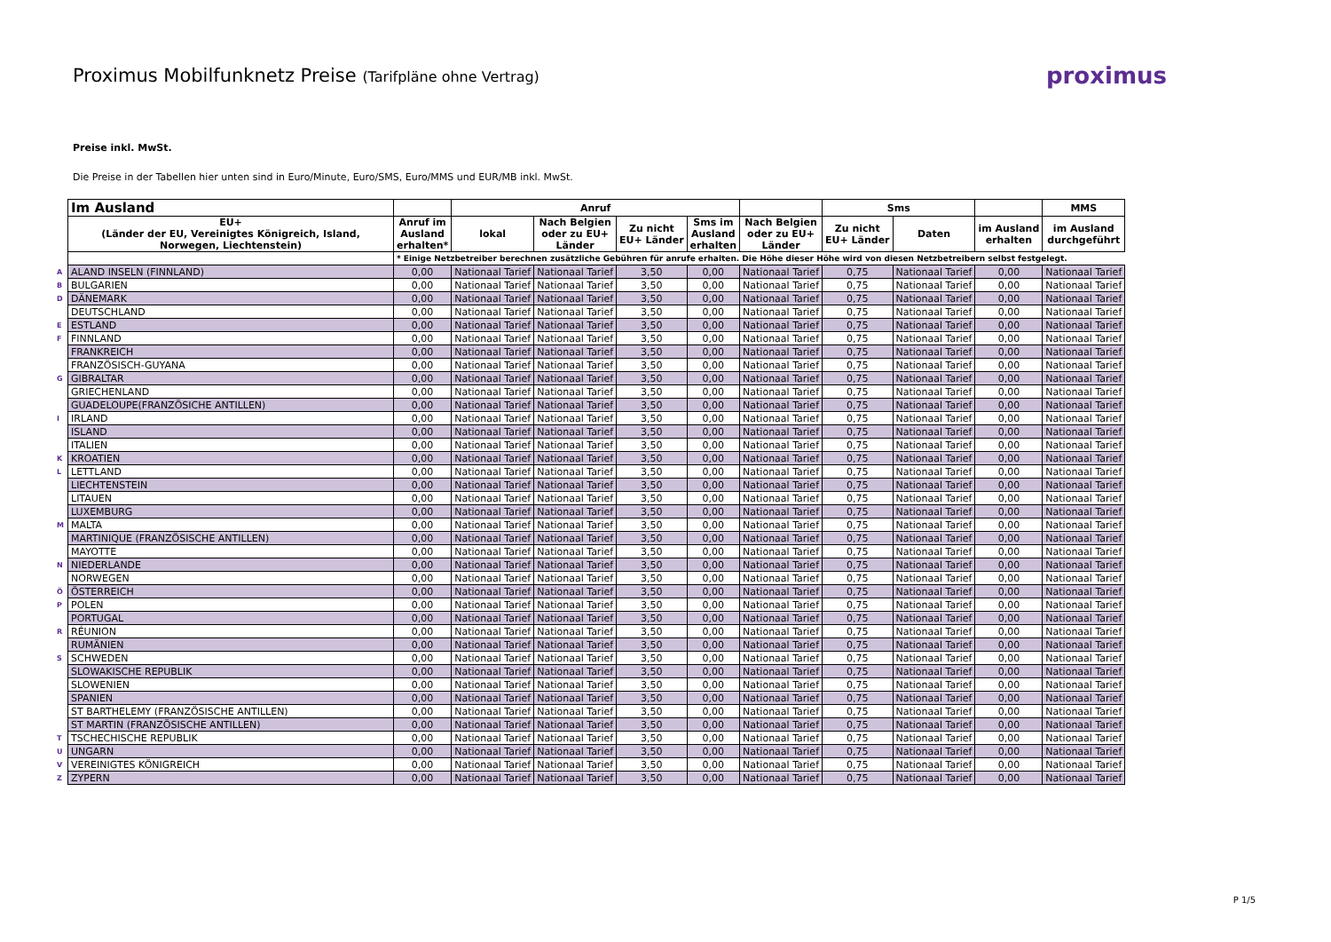Proximus Mobilfunknetz Preise (Tarifpläne ohne Vertrag)
proximus
Preise inkl. MwSt.
Die Preise in der Tabellen hier unten sind in Euro/Minute, Euro/SMS, Euro/MMS und EUR/MB inkl. MwSt.
| | Im Ausland | | Anruf | | | | | Sms | | | MMS |
| | EU+ (Länder der EU, Vereinigtes Königreich, Island, Norwegen, Liechtenstein) | Anruf im Ausland erhalten* | lokal | Nach Belgien oder zu EU+ Länder | Zu nicht EU+ Länder | Sms im Ausland erhalten | Nach Belgien oder zu EU+ Länder | Zu nicht EU+ Länder | Daten | im Ausland erhalten | im Ausland durchgeführt |
| | | * Einige Netzbetreiber berechnen zusätzliche Gebühren für anrufe erhalten. Die Höhe dieser Höhe wird von diesen Netzbetreibern selbst festgelegt. | | | | | | | | | |
| A | ALAND INSELN (FINNLAND) | 0,00 | Nationaal Tarief | Nationaal Tarief | 3,50 | 0,00 | Nationaal Tarief | 0,75 | Nationaal Tarief | 0,00 | Nationaal Tarief |
| B | BULGARIEN | 0,00 | Nationaal Tarief | Nationaal Tarief | 3,50 | 0,00 | Nationaal Tarief | 0,75 | Nationaal Tarief | 0,00 | Nationaal Tarief |
| D | DÄNEMARK | 0,00 | Nationaal Tarief | Nationaal Tarief | 3,50 | 0,00 | Nationaal Tarief | 0,75 | Nationaal Tarief | 0,00 | Nationaal Tarief |
| | DEUTSCHLAND | 0,00 | Nationaal Tarief | Nationaal Tarief | 3,50 | 0,00 | Nationaal Tarief | 0,75 | Nationaal Tarief | 0,00 | Nationaal Tarief |
| E | ESTLAND | 0,00 | Nationaal Tarief | Nationaal Tarief | 3,50 | 0,00 | Nationaal Tarief | 0,75 | Nationaal Tarief | 0,00 | Nationaal Tarief |
| F | FINNLAND | 0,00 | Nationaal Tarief | Nationaal Tarief | 3,50 | 0,00 | Nationaal Tarief | 0,75 | Nationaal Tarief | 0,00 | Nationaal Tarief |
| | FRANKREICH | 0,00 | Nationaal Tarief | Nationaal Tarief | 3,50 | 0,00 | Nationaal Tarief | 0,75 | Nationaal Tarief | 0,00 | Nationaal Tarief |
| | FRANZÖSISCH-GUYANA | 0,00 | Nationaal Tarief | Nationaal Tarief | 3,50 | 0,00 | Nationaal Tarief | 0,75 | Nationaal Tarief | 0,00 | Nationaal Tarief |
| G | GIBRALTAR | 0,00 | Nationaal Tarief | Nationaal Tarief | 3,50 | 0,00 | Nationaal Tarief | 0,75 | Nationaal Tarief | 0,00 | Nationaal Tarief |
| | GRIECHENLAND | 0,00 | Nationaal Tarief | Nationaal Tarief | 3,50 | 0,00 | Nationaal Tarief | 0,75 | Nationaal Tarief | 0,00 | Nationaal Tarief |
| | GUADELOUPE(FRANZÖSICHE ANTILLEN) | 0,00 | Nationaal Tarief | Nationaal Tarief | 3,50 | 0,00 | Nationaal Tarief | 0,75 | Nationaal Tarief | 0,00 | Nationaal Tarief |
| I | IRLAND | 0,00 | Nationaal Tarief | Nationaal Tarief | 3,50 | 0,00 | Nationaal Tarief | 0,75 | Nationaal Tarief | 0,00 | Nationaal Tarief |
| | ISLAND | 0,00 | Nationaal Tarief | Nationaal Tarief | 3,50 | 0,00 | Nationaal Tarief | 0,75 | Nationaal Tarief | 0,00 | Nationaal Tarief |
| | ITALIEN | 0,00 | Nationaal Tarief | Nationaal Tarief | 3,50 | 0,00 | Nationaal Tarief | 0,75 | Nationaal Tarief | 0,00 | Nationaal Tarief |
| K | KROATIEN | 0,00 | Nationaal Tarief | Nationaal Tarief | 3,50 | 0,00 | Nationaal Tarief | 0,75 | Nationaal Tarief | 0,00 | Nationaal Tarief |
| L | LETTLAND | 0,00 | Nationaal Tarief | Nationaal Tarief | 3,50 | 0,00 | Nationaal Tarief | 0,75 | Nationaal Tarief | 0,00 | Nationaal Tarief |
| | LIECHTENSTEIN | 0,00 | Nationaal Tarief | Nationaal Tarief | 3,50 | 0,00 | Nationaal Tarief | 0,75 | Nationaal Tarief | 0,00 | Nationaal Tarief |
| | LITAUEN | 0,00 | Nationaal Tarief | Nationaal Tarief | 3,50 | 0,00 | Nationaal Tarief | 0,75 | Nationaal Tarief | 0,00 | Nationaal Tarief |
| | LUXEMBURG | 0,00 | Nationaal Tarief | Nationaal Tarief | 3,50 | 0,00 | Nationaal Tarief | 0,75 | Nationaal Tarief | 0,00 | Nationaal Tarief |
| M | MALTA | 0,00 | Nationaal Tarief | Nationaal Tarief | 3,50 | 0,00 | Nationaal Tarief | 0,75 | Nationaal Tarief | 0,00 | Nationaal Tarief |
| | MARTINIQUE (FRANZÖSISCHE ANTILLEN) | 0,00 | Nationaal Tarief | Nationaal Tarief | 3,50 | 0,00 | Nationaal Tarief | 0,75 | Nationaal Tarief | 0,00 | Nationaal Tarief |
| | MAYOTTE | 0,00 | Nationaal Tarief | Nationaal Tarief | 3,50 | 0,00 | Nationaal Tarief | 0,75 | Nationaal Tarief | 0,00 | Nationaal Tarief |
| N | NIEDERLANDE | 0,00 | Nationaal Tarief | Nationaal Tarief | 3,50 | 0,00 | Nationaal Tarief | 0,75 | Nationaal Tarief | 0,00 | Nationaal Tarief |
| | NORWEGEN | 0,00 | Nationaal Tarief | Nationaal Tarief | 3,50 | 0,00 | Nationaal Tarief | 0,75 | Nationaal Tarief | 0,00 | Nationaal Tarief |
| Ö | ÖSTERREICH | 0,00 | Nationaal Tarief | Nationaal Tarief | 3,50 | 0,00 | Nationaal Tarief | 0,75 | Nationaal Tarief | 0,00 | Nationaal Tarief |
| P | POLEN | 0,00 | Nationaal Tarief | Nationaal Tarief | 3,50 | 0,00 | Nationaal Tarief | 0,75 | Nationaal Tarief | 0,00 | Nationaal Tarief |
| | PORTUGAL | 0,00 | Nationaal Tarief | Nationaal Tarief | 3,50 | 0,00 | Nationaal Tarief | 0,75 | Nationaal Tarief | 0,00 | Nationaal Tarief |
| R | RÉUNION | 0,00 | Nationaal Tarief | Nationaal Tarief | 3,50 | 0,00 | Nationaal Tarief | 0,75 | Nationaal Tarief | 0,00 | Nationaal Tarief |
| | RUMÄNIEN | 0,00 | Nationaal Tarief | Nationaal Tarief | 3,50 | 0,00 | Nationaal Tarief | 0,75 | Nationaal Tarief | 0,00 | Nationaal Tarief |
| S | SCHWEDEN | 0,00 | Nationaal Tarief | Nationaal Tarief | 3,50 | 0,00 | Nationaal Tarief | 0,75 | Nationaal Tarief | 0,00 | Nationaal Tarief |
| | SLOWAKISCHE REPUBLIK | 0,00 | Nationaal Tarief | Nationaal Tarief | 3,50 | 0,00 | Nationaal Tarief | 0,75 | Nationaal Tarief | 0,00 | Nationaal Tarief |
| | SLOWENIEN | 0,00 | Nationaal Tarief | Nationaal Tarief | 3,50 | 0,00 | Nationaal Tarief | 0,75 | Nationaal Tarief | 0,00 | Nationaal Tarief |
| | SPANIEN | 0,00 | Nationaal Tarief | Nationaal Tarief | 3,50 | 0,00 | Nationaal Tarief | 0,75 | Nationaal Tarief | 0,00 | Nationaal Tarief |
| | ST BARTHELEMY (FRANZÖSISCHE ANTILLEN) | 0,00 | Nationaal Tarief | Nationaal Tarief | 3,50 | 0,00 | Nationaal Tarief | 0,75 | Nationaal Tarief | 0,00 | Nationaal Tarief |
| | ST MARTIN (FRANZÖSISCHE ANTILLEN) | 0,00 | Nationaal Tarief | Nationaal Tarief | 3,50 | 0,00 | Nationaal Tarief | 0,75 | Nationaal Tarief | 0,00 | Nationaal Tarief |
| T | TSCHECHISCHE REPUBLIK | 0,00 | Nationaal Tarief | Nationaal Tarief | 3,50 | 0,00 | Nationaal Tarief | 0,75 | Nationaal Tarief | 0,00 | Nationaal Tarief |
| U | UNGARN | 0,00 | Nationaal Tarief | Nationaal Tarief | 3,50 | 0,00 | Nationaal Tarief | 0,75 | Nationaal Tarief | 0,00 | Nationaal Tarief |
| V | VEREINIGTES KÖNIGREICH | 0,00 | Nationaal Tarief | Nationaal Tarief | 3,50 | 0,00 | Nationaal Tarief | 0,75 | Nationaal Tarief | 0,00 | Nationaal Tarief |
| Z | ZYPERN | 0,00 | Nationaal Tarief | Nationaal Tarief | 3,50 | 0,00 | Nationaal Tarief | 0,75 | Nationaal Tarief | 0,00 | Nationaal Tarief |
P 1/5